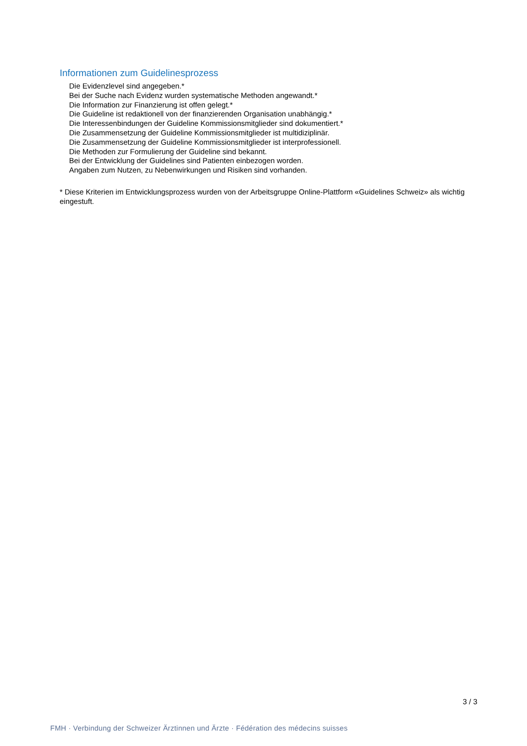Informationen zum Guidelinesprozess
Die Evidenzlevel sind angegeben.*
Bei der Suche nach Evidenz wurden systematische Methoden angewandt.*
Die Information zur Finanzierung ist offen gelegt.*
Die Guideline ist redaktionell von der finanzierenden Organisation unabhängig.*
Die Interessenbindungen der Guideline Kommissionsmitglieder sind dokumentiert.*
Die Zusammensetzung der Guideline Kommissionsmitglieder ist multidiziplinär.
Die Zusammensetzung der Guideline Kommissionsmitglieder ist interprofessionell.
Die Methoden zur Formulierung der Guideline sind bekannt.
Bei der Entwicklung der Guidelines sind Patienten einbezogen worden.
Angaben zum Nutzen, zu Nebenwirkungen und Risiken sind vorhanden.
* Diese Kriterien im Entwicklungsprozess wurden von der Arbeitsgruppe Online-Plattform «Guidelines Schweiz» als wichtig eingestuft.
3 / 3
FMH · Verbindung der Schweizer Ärztinnen und Ärzte · Fédération des médecins suisses